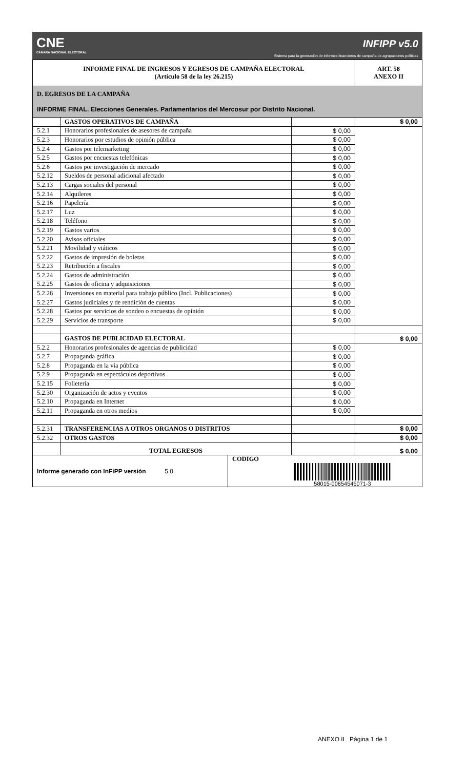CNE
CÁMARA NACIONAL ELECTORAL
INFIPP v5.0
Sistema para la generación de informes financieros de campaña de agrupaciones políticas
| INFORME FINAL DE INGRESOS Y EGRESOS DE CAMPAÑA ELECTORAL (Artículo 58 de la ley 26.215) | | | ART. 58 ANEXO II |
| D. EGRESOS DE LA CAMPAÑA INFORME FINAL. Elecciones Generales. Parlamentarios del Mercosur por Distrito Nacional. | | | |
| | GASTOS OPERATIVOS DE CAMPAÑA | | $ 0,00 |
| 5.2.1 | Honorarios profesionales de asesores de campaña | $ 0,00 | |
| 5.2.3 | Honorarios por estudios de opinión pública | $ 0,00 | |
| 5.2.4 | Gastos por telemarketing | $ 0,00 | |
| 5.2.5 | Gastos por encuestas telefónicas | $ 0,00 | |
| 5.2.6 | Gastos por investigación de mercado | $ 0,00 | |
| 5.2.12 | Sueldos de personal adicional afectado | $ 0,00 | |
| 5.2.13 | Cargas sociales del personal | $ 0,00 | |
| 5.2.14 | Alquileres | $ 0,00 | |
| 5.2.16 | Papelería | $ 0,00 | |
| 5.2.17 | Luz | $ 0,00 | |
| 5.2.18 | Teléfono | $ 0,00 | |
| 5.2.19 | Gastos varios | $ 0,00 | |
| 5.2.20 | Avisos oficiales | $ 0,00 | |
| 5.2.21 | Movilidad y viáticos | $ 0,00 | |
| 5.2.22 | Gastos de impresión de boletas | $ 0,00 | |
| 5.2.23 | Retribución a fiscales | $ 0,00 | |
| 5.2.24 | Gastos de administración | $ 0,00 | |
| 5.2.25 | Gastos de oficina y adquisiciones | $ 0,00 | |
| 5.2.26 | Inversiones en material para trabajo público (Incl. Publicaciones) | $ 0,00 | |
| 5.2.27 | Gastos judiciales y de rendición de cuentas | $ 0,00 | |
| 5.2.28 | Gastos por servicios de sondeo o encuestas de opinión | $ 0,00 | |
| 5.2.29 | Servicios de transporte | $ 0,00 | |
| | GASTOS DE PUBLICIDAD ELECTORAL | | $ 0,00 |
| 5.2.2 | Honorarios profesionales de agencias de publicidad | $ 0,00 | |
| 5.2.7 | Propaganda gráfica | $ 0,00 | |
| 5.2.8 | Propaganda en la vía pública | $ 0,00 | |
| 5.2.9 | Propaganda en espectáculos deportivos | $ 0,00 | |
| 5.2.15 | Folletería | $ 0,00 | |
| 5.2.30 | Organización de actos y eventos | $ 0,00 | |
| 5.2.10 | Propaganda en Internet | $ 0,00 | |
| 5.2.11 | Propaganda en otros medios | $ 0,00 | |
| 5.2.31 | TRANSFERENCIAS A OTROS ORGANOS O DISTRITOS | | $ 0,00 |
| 5.2.32 | OTROS GASTOS | | $ 0,00 |
| | TOTAL EGRESOS | | $ 0,00 |
| Informe generado con InFiPP versión 5.0. | CODIGO 58015-00654545071-3 |
ANEXO II Página 1 de 1